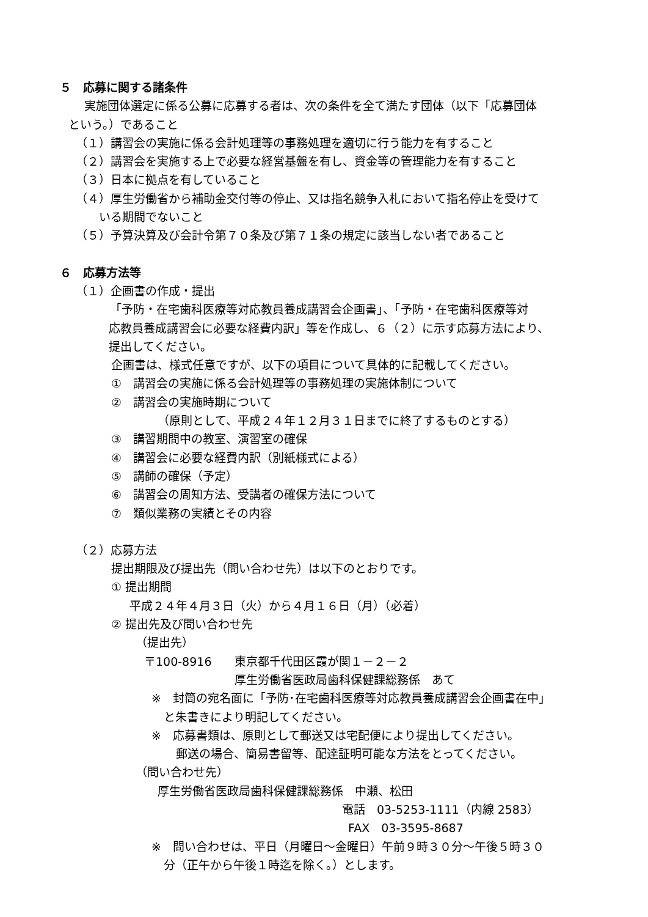５　応募に関する諸条件
実施団体選定に係る公募に応募する者は、次の条件を全て満たす団体（以下「応募団体
という。）であること
（１）講習会の実施に係る会計処理等の事務処理を適切に行う能力を有すること
（２）講習会を実施する上で必要な経営基盤を有し、資金等の管理能力を有すること
（３）日本に拠点を有していること
（４）厚生労働省から補助金交付等の停止、又は指名競争入札において指名停止を受けて
いる期間でないこと
（５）予算決算及び会計令第７０条及び第７１条の規定に該当しない者であること
６　応募方法等
（１）企画書の作成・提出
「予防・在宅歯科医療等対応教員養成講習会企画書」、「予防・在宅歯科医療等対
応教員養成講習会に必要な経費内訳」等を作成し、６（２）に示す応募方法により、
提出してください。
企画書は、様式任意ですが、以下の項目について具体的に記載してください。
①　講習会の実施に係る会計処理等の事務処理の実施体制について
②　講習会の実施時期について
（原則として、平成２４年１２月３１日までに終了するものとする）
③　講習期間中の教室、演習室の確保
④　講習会に必要な経費内訳（別紙様式による）
⑤　講師の確保（予定）
⑥　講習会の周知方法、受講者の確保方法について
⑦　類似業務の実績とその内容
（２）応募方法
提出期限及び提出先（問い合わせ先）は以下のとおりです。
① 提出期間
平成２４年４月３日（火）から４月１６日（月）（必着）
② 提出先及び問い合わせ先
（提出先）
〒100-8916　　東京都千代田区霞が関１－２－２
厚生労働省医政局歯科保健課総務係　あて
※　封筒の宛名面に「予防･在宅歯科医療等対応教員養成講習会企画書在中」
と朱書きにより明記してください。
※　応募書類は、原則として郵送又は宅配便により提出してください。
郵送の場合、簡易書留等、配達証明可能な方法をとってください。
（問い合わせ先）
厚生労働省医政局歯科保健課総務係　中瀬、松田
電話　03-5253-1111（内線 2583）
FAX　03-3595-8687
※　問い合わせは、平日（月曜日～金曜日）午前９時３０分～午後５時３０
分（正午から午後１時迄を除く。）とします。